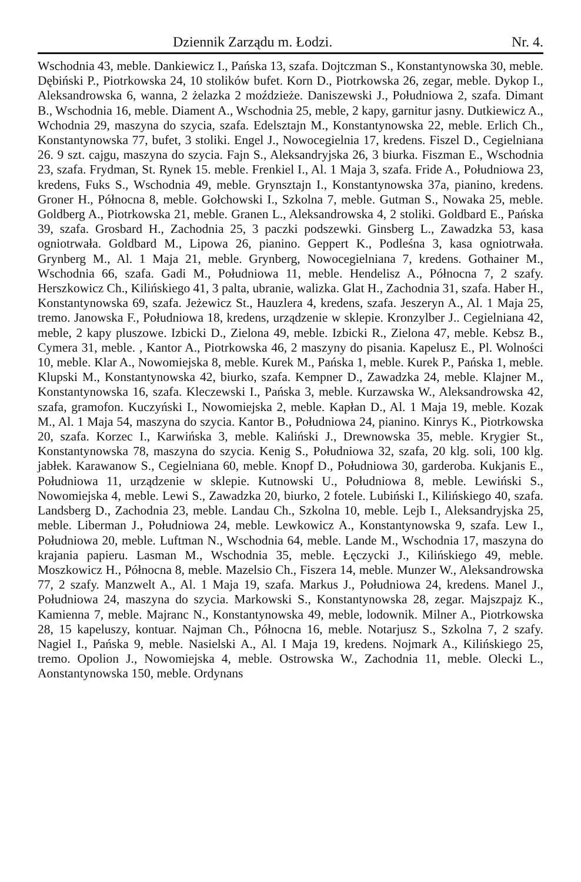Dziennik Zarządu m. Łodzi. Nr. 4.
Wschodnia 43, meble. Dankiewicz I., Pańska 13, szafa. Dojtczman S., Konstantynowska 30, meble. Dębiński P., Piotrkowska 24, 10 stolików bufet. Korn D., Piotrkowska 26, zegar, meble. Dykop I., Aleksandrowska 6, wanna, 2 żelazka 2 moździeże. Daniszewski J., Południowa 2, szafa. Dimant B., Wschodnia 16, meble. Diament A., Wschodnia 25, meble, 2 kapy, garnitur jasny. Dutkiewicz A., Wchodnia 29, maszyna do szycia, szafa. Edelsztajn M., Konstantynowska 22, meble. Erlich Ch., Konstantynowska 77, bufet, 3 stoliki. Engel J., Nowocegielnia 17, kredens. Fiszel D., Cegielniana 26. 9 szt. cajgu, maszyna do szycia. Fajn S., Aleksandryjska 26, 3 biurka. Fiszman E., Wschodnia 23, szafa. Frydman, St. Rynek 15. meble. Frenkiel I., Al. 1 Maja 3, szafa. Fride A., Południowa 23, kredens, Fuks S., Wschodnia 49, meble. Grynsztajn I., Konstantynowska 37a, pianino, kredens. Groner H., Północna 8, meble. Gołchowski I., Szkolna 7, meble. Gutman S., Nowaka 25, meble. Goldberg A., Piotrkowska 21, meble. Granen L., Aleksandrowska 4, 2 stoliki. Goldbard E., Pańska 39, szafa. Grosbard H., Zachodnia 25, 3 paczki podszewki. Ginsberg L., Zawadzka 53, kasa ogniotrwała. Goldbard M., Lipowa 26, pianino. Geppert K., Podleśna 3, kasa ogniotrwała. Grynberg M., Al. 1 Maja 21, meble. Grynberg, Nowocegielniana 7, kredens. Gothainer M., Wschodnia 66, szafa. Gadi M., Południowa 11, meble. Hendelisz A., Północna 7, 2 szafy. Herszkowicz Ch., Kilińskiego 41, 3 palta, ubranie, walizka. Glat H., Zachodnia 31, szafa. Haber H., Konstantynowska 69, szafa. Jeżewicz St., Hauzlera 4, kredens, szafa. Jeszeryn A., Al. 1 Maja 25, tremo. Janowska F., Południowa 18, kredens, urządzenie w sklepie. Kronzylber J.. Cegielniana 42, meble, 2 kapy pluszowe. Izbicki D., Zielona 49, meble. Izbicki R., Zielona 47, meble. Kebsz B., Cymera 31, meble. , Kantor A., Piotrkowska 46, 2 maszyny do pisania. Kapelusz E., Pl. Wolności 10, meble. Klar A., Nowomiejska 8, meble. Kurek M., Pańska 1, meble. Kurek P., Pańska 1, meble. Klupski M., Konstantynowska 42, biurko, szafa. Kempner D., Zawadzka 24, meble. Klajner M., Konstantynowska 16, szafa. Kleczewski I., Pańska 3, meble. Kurzawska W., Aleksandrowska 42, szafa, gramofon. Kuczyński I., Nowomiejska 2, meble. Kapłan D., Al. 1 Maja 19, meble. Kozak M., Al. 1 Maja 54, maszyna do szycia. Kantor B., Południowa 24, pianino. Kinrys K., Piotrkowska 20, szafa. Korzec I., Karwińska 3, meble. Kaliński J., Drewnowska 35, meble. Krygier St., Konstantynowska 78, maszyna do szycia. Kenig S., Południowa 32, szafa, 20 klg. soli, 100 klg. jabłek. Karawanow S., Cegielniana 60, meble. Knopf D., Południowa 30, garderoba. Kukjanis E., Południowa 11, urządzenie w sklepie. Kutnowski U., Południowa 8, meble. Lewiński S., Nowomiejska 4, meble. Lewi S., Zawadzka 20, biurko, 2 fotele. Lubiński I., Kilińskiego 40, szafa. Landsberg D., Zachodnia 23, meble. Landau Ch., Szkolna 10, meble. Lejb I., Aleksandryjska 25, meble. Liberman J., Południowa 24, meble. Lewkowicz A., Konstantynowska 9, szafa. Lew I., Południowa 20, meble. Luftman N., Wschodnia 64, meble. Lande M., Wschodnia 17, maszyna do krajania papieru. Lasman M., Wschodnia 35, meble. Łęczycki J., Kilińskiego 49, meble. Moszkowicz H., Północna 8, meble. Mazelsio Ch., Fiszera 14, meble. Munzer W., Aleksandrowska 77, 2 szafy. Manzwelt A., Al. 1 Maja 19, szafa. Markus J., Południowa 24, kredens. Manel J., Południowa 24, maszyna do szycia. Markowski S., Konstantynowska 28, zegar. Majszpajz K., Kamienna 7, meble. Majranc N., Konstantynowska 49, meble, lodownik. Milner A., Piotrkowska 28, 15 kapeluszy, kontuar. Najman Ch., Północna 16, meble. Notarjusz S., Szkolna 7, 2 szafy. Nagiel I., Pańska 9, meble. Nasielski A., Al. I Maja 19, kredens. Nojmark A., Kilińskiego 25, tremo. Opolion J., Nowomiejska 4, meble. Ostrowska W., Zachodnia 11, meble. Olecki L., Aonstantynowska 150, meble. Ordynans